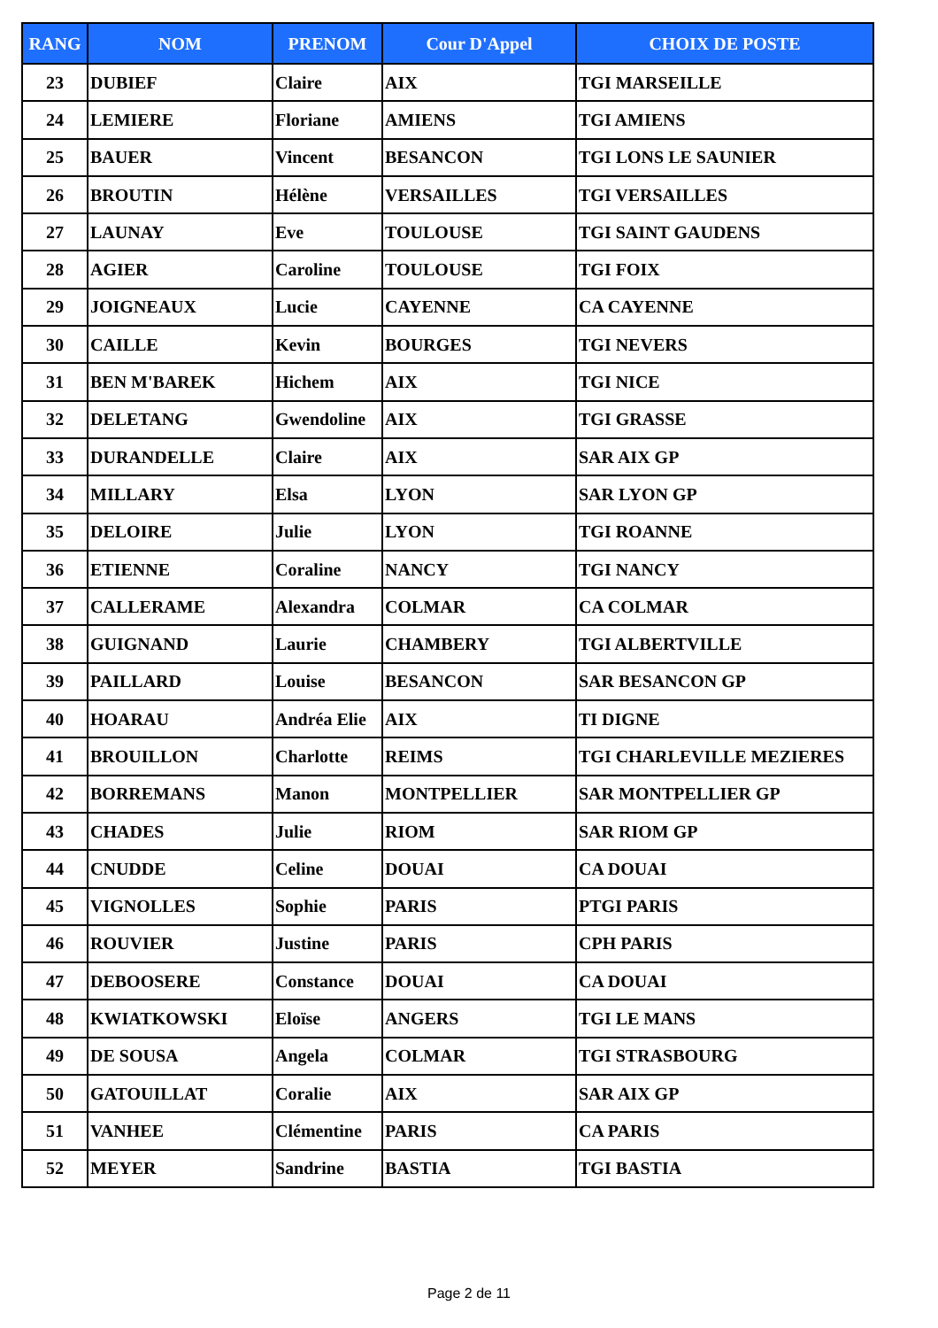| RANG | NOM | PRENOM | Cour D'Appel | CHOIX DE POSTE |
| --- | --- | --- | --- | --- |
| 23 | DUBIEF | Claire | AIX | TGI MARSEILLE |
| 24 | LEMIERE | Floriane | AMIENS | TGI AMIENS |
| 25 | BAUER | Vincent | BESANCON | TGI LONS LE SAUNIER |
| 26 | BROUTIN | Hélène | VERSAILLES | TGI VERSAILLES |
| 27 | LAUNAY | Eve | TOULOUSE | TGI SAINT GAUDENS |
| 28 | AGIER | Caroline | TOULOUSE | TGI FOIX |
| 29 | JOIGNEAUX | Lucie | CAYENNE | CA CAYENNE |
| 30 | CAILLE | Kevin | BOURGES | TGI NEVERS |
| 31 | BEN M'BAREK | Hichem | AIX | TGI NICE |
| 32 | DELETANG | Gwendoline | AIX | TGI GRASSE |
| 33 | DURANDELLE | Claire | AIX | SAR AIX GP |
| 34 | MILLARY | Elsa | LYON | SAR LYON GP |
| 35 | DELOIRE | Julie | LYON | TGI ROANNE |
| 36 | ETIENNE | Coraline | NANCY | TGI NANCY |
| 37 | CALLERAME | Alexandra | COLMAR | CA COLMAR |
| 38 | GUIGNAND | Laurie | CHAMBERY | TGI ALBERTVILLE |
| 39 | PAILLARD | Louise | BESANCON | SAR BESANCON GP |
| 40 | HOARAU | Andréa Elie | AIX | TI DIGNE |
| 41 | BROUILLON | Charlotte | REIMS | TGI CHARLEVILLE MEZIERES |
| 42 | BORREMANS | Manon | MONTPELLIER | SAR MONTPELLIER GP |
| 43 | CHADES | Julie | RIOM | SAR RIOM GP |
| 44 | CNUDDE | Celine | DOUAI | CA DOUAI |
| 45 | VIGNOLLES | Sophie | PARIS | PTGI PARIS |
| 46 | ROUVIER | Justine | PARIS | CPH PARIS |
| 47 | DEBOOSERE | Constance | DOUAI | CA DOUAI |
| 48 | KWIATKOWSKI | Eloïse | ANGERS | TGI LE MANS |
| 49 | DE SOUSA | Angela | COLMAR | TGI STRASBOURG |
| 50 | GATOUILLAT | Coralie | AIX | SAR AIX GP |
| 51 | VANHEE | Clémentine | PARIS | CA PARIS |
| 52 | MEYER | Sandrine | BASTIA | TGI BASTIA |
Page 2 de 11